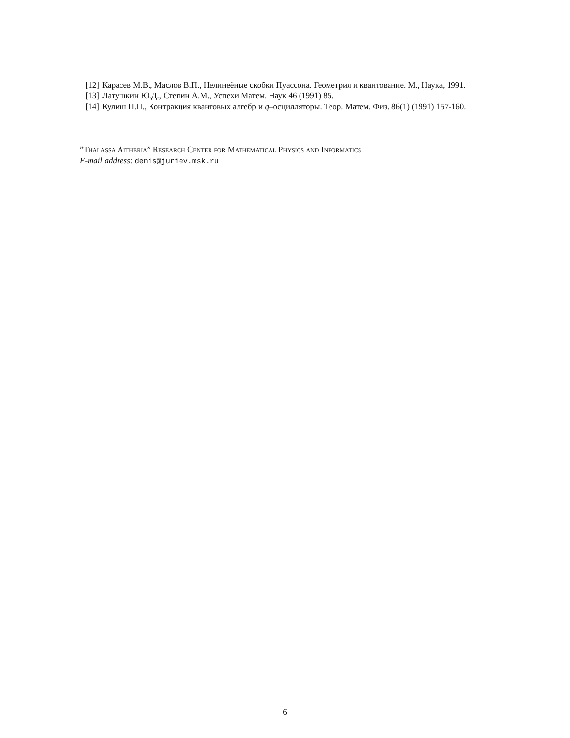[12] Карасев М.В., Маслов В.П., Нелинеёные скобки Пуассона. Геометрия и квантование. М., Наука, 1991.
[13] Латушкин Ю.Д., Степин А.М., Успехи Матем. Наук 46 (1991) 85.
[14] Кулиш П.П., Контракция квантовых алгебр и q–осцилляторы. Теор. Матем. Физ. 86(1) (1991) 157-160.
”Thalassa Aitheria” Research Center for Mathematical Physics and Informatics
E-mail address: denis@juriev.msk.ru
6